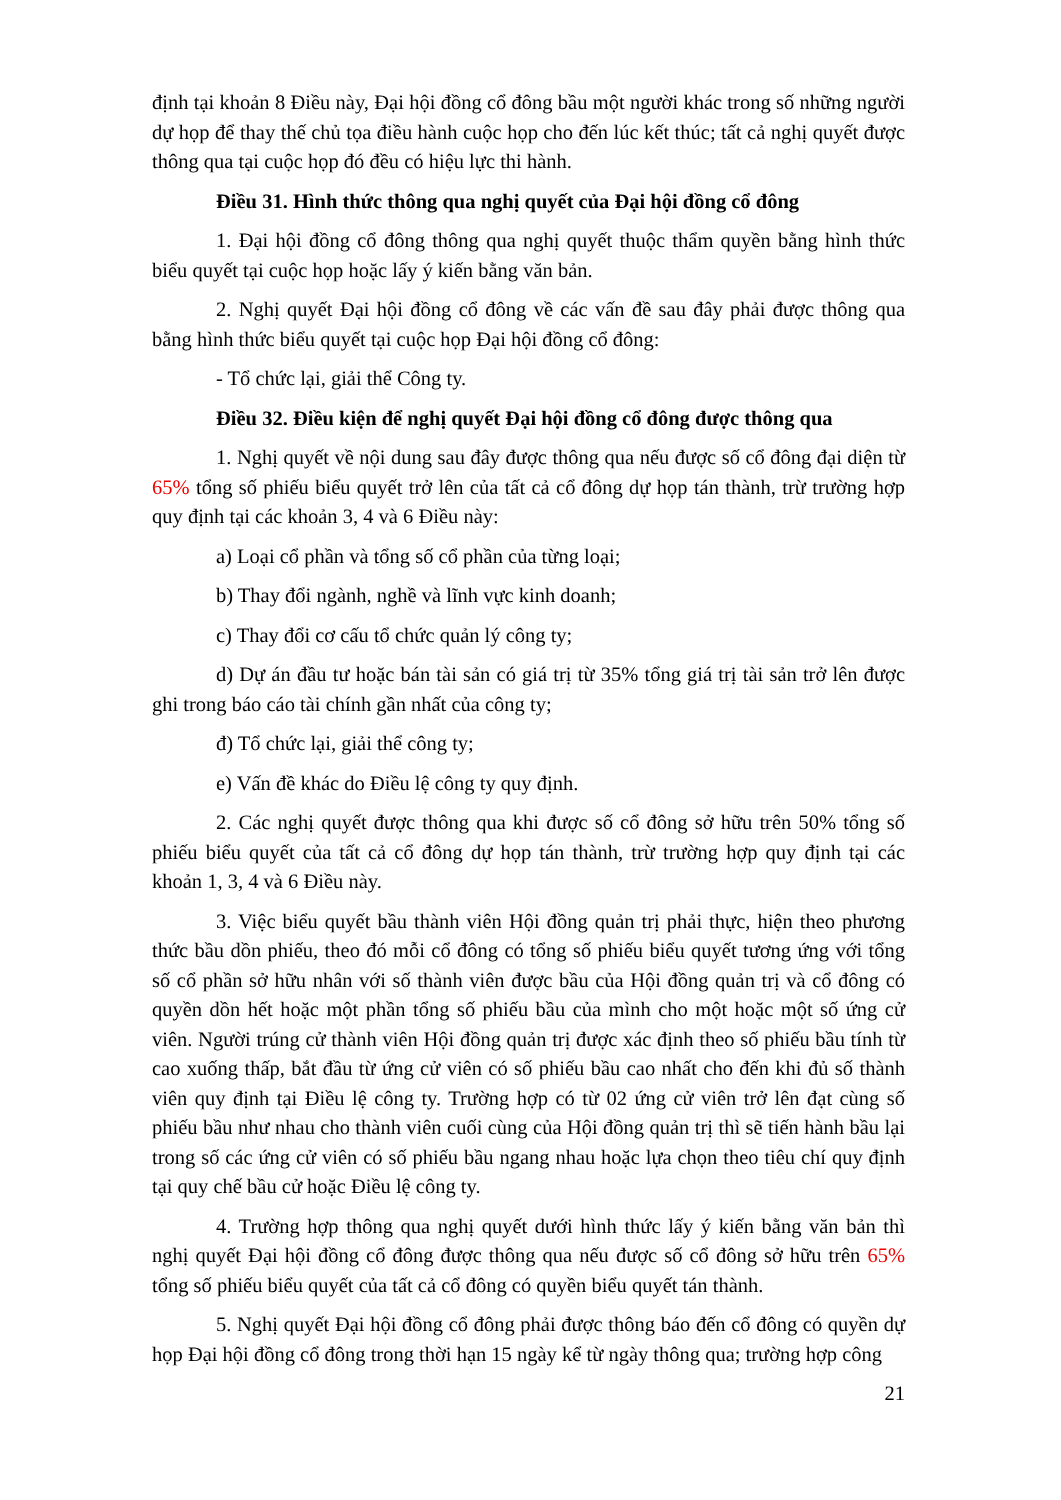định tại khoản 8 Điều này, Đại hội đồng cổ đông bầu một người khác trong số những người dự họp để thay thế chủ tọa điều hành cuộc họp cho đến lúc kết thúc; tất cả nghị quyết được thông qua tại cuộc họp đó đều có hiệu lực thi hành.
Điều 31. Hình thức thông qua nghị quyết của Đại hội đồng cổ đông
1. Đại hội đồng cổ đông thông qua nghị quyết thuộc thẩm quyền bằng hình thức biểu quyết tại cuộc họp hoặc lấy ý kiến bằng văn bản.
2. Nghị quyết Đại hội đồng cổ đông về các vấn đề sau đây phải được thông qua bằng hình thức biểu quyết tại cuộc họp Đại hội đồng cổ đông:
- Tổ chức lại, giải thể Công ty.
Điều 32. Điều kiện để nghị quyết Đại hội đồng cổ đông được thông qua
1. Nghị quyết về nội dung sau đây được thông qua nếu được số cổ đông đại diện từ 65% tổng số phiếu biểu quyết trở lên của tất cả cổ đông dự họp tán thành, trừ trường hợp quy định tại các khoản 3, 4 và 6 Điều này:
a) Loại cổ phần và tổng số cổ phần của từng loại;
b) Thay đổi ngành, nghề và lĩnh vực kinh doanh;
c) Thay đổi cơ cấu tổ chức quản lý công ty;
d) Dự án đầu tư hoặc bán tài sản có giá trị từ 35% tổng giá trị tài sản trở lên được ghi trong báo cáo tài chính gần nhất của công ty;
đ) Tổ chức lại, giải thể công ty;
e) Vấn đề khác do Điều lệ công ty quy định.
2. Các nghị quyết được thông qua khi được số cổ đông sở hữu trên 50% tổng số phiếu biểu quyết của tất cả cổ đông dự họp tán thành, trừ trường hợp quy định tại các khoản 1, 3, 4 và 6 Điều này.
3. Việc biểu quyết bầu thành viên Hội đồng quản trị phải thực, hiện theo phương thức bầu dồn phiếu, theo đó mỗi cổ đông có tổng số phiếu biểu quyết tương ứng với tổng số cổ phần sở hữu nhân với số thành viên được bầu của Hội đồng quản trị và cổ đông có quyền dồn hết hoặc một phần tổng số phiếu bầu của mình cho một hoặc một số ứng cử viên. Người trúng cử thành viên Hội đồng quản trị được xác định theo số phiếu bầu tính từ cao xuống thấp, bắt đầu từ ứng cử viên có số phiếu bầu cao nhất cho đến khi đủ số thành viên quy định tại Điều lệ công ty. Trường hợp có từ 02 ứng cử viên trở lên đạt cùng số phiếu bầu như nhau cho thành viên cuối cùng của Hội đồng quản trị thì sẽ tiến hành bầu lại trong số các ứng cử viên có số phiếu bầu ngang nhau hoặc lựa chọn theo tiêu chí quy định tại quy chế bầu cử hoặc Điều lệ công ty.
4. Trường hợp thông qua nghị quyết dưới hình thức lấy ý kiến bằng văn bản thì nghị quyết Đại hội đồng cổ đông được thông qua nếu được số cổ đông sở hữu trên 65% tổng số phiếu biểu quyết của tất cả cổ đông có quyền biểu quyết tán thành.
5. Nghị quyết Đại hội đồng cổ đông phải được thông báo đến cổ đông có quyền dự họp Đại hội đồng cổ đông trong thời hạn 15 ngày kể từ ngày thông qua; trường hợp công
21